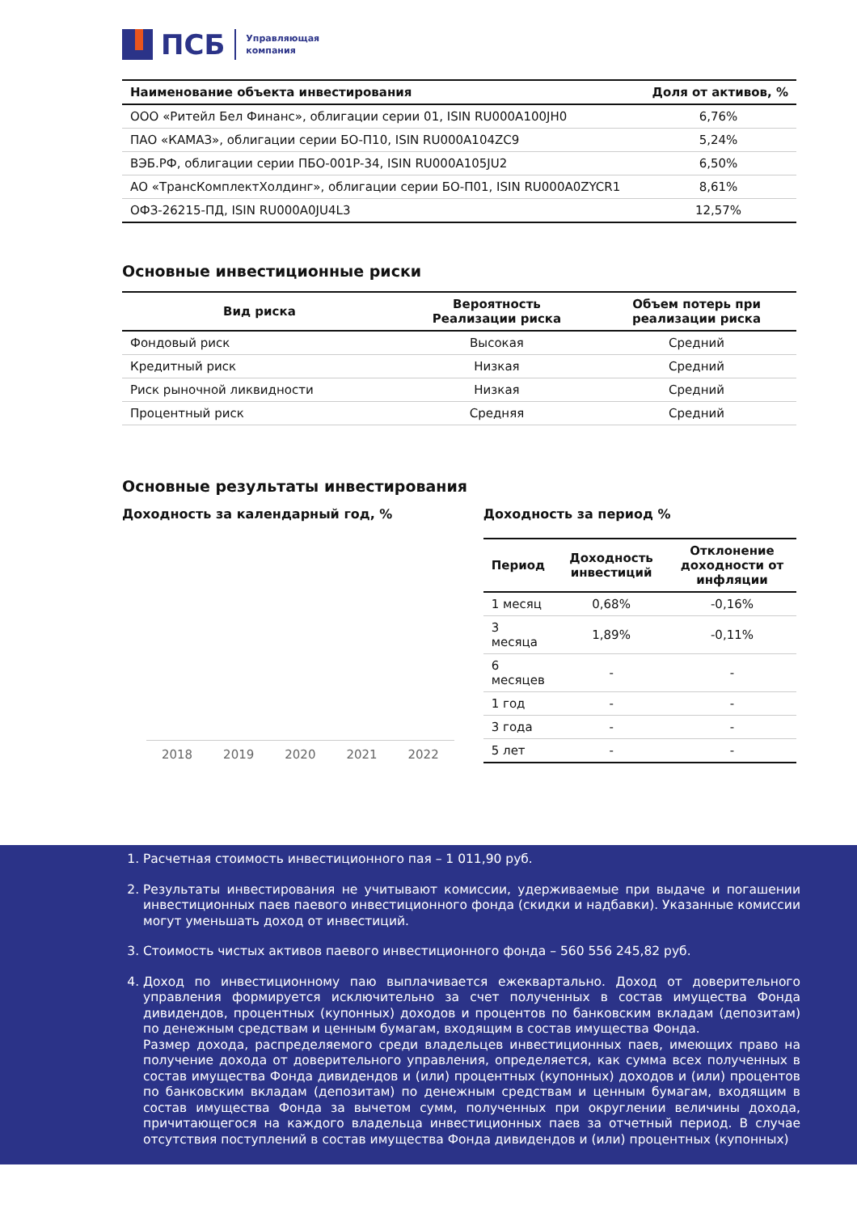ПСБ
Управляющая
компания
| Наименование объекта инвестирования | Доля от активов, % |
| --- | --- |
| ООО «Ритейл Бел Финанс», облигации серии 01, ISIN RU000A100JH0 | 6,76% |
| ПАО «КАМАЗ», облигации серии БО-П10, ISIN RU000A104ZC9 | 5,24% |
| ВЭБ.РФ, облигации серии ПБО-001P-34, ISIN RU000A105JU2 | 6,50% |
| АО «ТрансКомплектХолдинг», облигации серии БО-П01, ISIN RU000A0ZYCR1 | 8,61% |
| ОФЗ-26215-ПД, ISIN RU000A0JU4L3 | 12,57% |
Основные инвестиционные риски
| Вид риска | Вероятность Реализации риска | Объем потерь при реализации риска |
| --- | --- | --- |
| Фондовый риск | Высокая | Средний |
| Кредитный риск | Низкая | Средний |
| Риск рыночной ликвидности | Низкая | Средний |
| Процентный риск | Средняя | Средний |
Основные результаты инвестирования
Доходность за календарный год, %
2018 2019 2020 2021 2022
Доходность за период %
| Период | Доходность инвестиций | Отклонение доходности от инфляции |
| --- | --- | --- |
| 1 месяц | 0,68% | -0,16% |
| 3 месяца | 1,89% | -0,11% |
| 6 месяцев | - | - |
| 1 год | - | - |
| 3 года | - | - |
| 5 лет | - | - |
1. Расчетная стоимость инвестиционного пая – 1 011,90 руб.
2. Результаты инвестирования не учитывают комиссии, удерживаемые при выдаче и погашении инвестиционных паев паевого инвестиционного фонда (скидки и надбавки). Указанные комиссии могут уменьшать доход от инвестиций.
3. Стоимость чистых активов паевого инвестиционного фонда – 560 556 245,82 руб.
4. Доход по инвестиционному паю выплачивается ежеквартально. Доход от доверительного управления формируется исключительно за счет полученных в состав имущества Фонда дивидендов, процентных (купонных) доходов и процентов по банковским вкладам (депозитам) по денежным средствам и ценным бумагам, входящим в состав имущества Фонда.
Размер дохода, распределяемого среди владельцев инвестиционных паев, имеющих право на получение дохода от доверительного управления, определяется, как сумма всех полученных в состав имущества Фонда дивидендов и (или) процентных (купонных) доходов и (или) процентов по банковским вкладам (депозитам) по денежным средствам и ценным бумагам, входящим в состав имущества Фонда за вычетом сумм, полученных при округлении величины дохода, причитающегося на каждого владельца инвестиционных паев за отчетный период. В случае отсутствия поступлений в состав имущества Фонда дивидендов и (или) процентных (купонных)